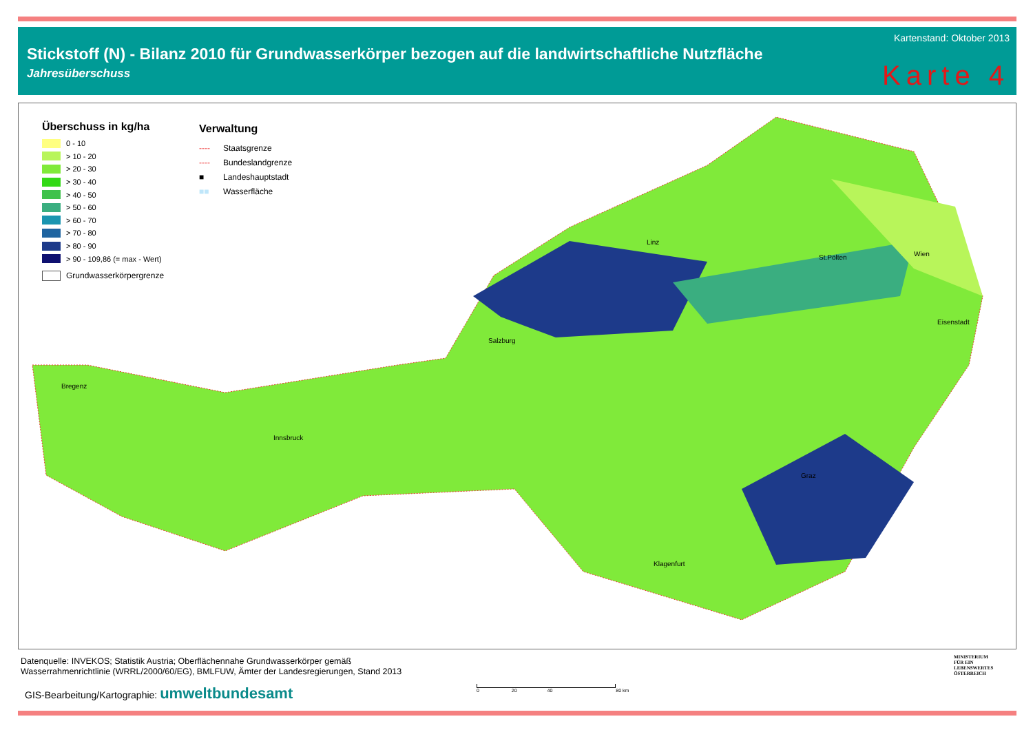Kartenstand: Oktober 2013
Stickstoff (N) - Bilanz 2010 für Grundwasserkörper bezogen auf die landwirtschaftliche Nutzfläche
Jahresüberschuss Karte 4
Überschuss in kg/ha
0 - 10
> 10 - 20
> 20 - 30
> 30 - 40
> 40 - 50
> 50 - 60
> 60 - 70
> 70 - 80
> 80 - 90
> 90 - 109,86 (= max - Wert)
Grundwasserkörpergrenze
Verwaltung
---- Staatsgrenze
---- Bundeslandgrenze
■ Landeshauptstadt
■■ Wasserfläche
Bregenz
Innsbruck
Salzburg
Linz
St.Pölten Wien
Eisenstadt
Graz
Klagenfurt
Datenquelle: INVEKOS; Statistik Austria; Oberflächennahe Grundwasserkörper gemäß
Wasserrahmenrichtlinie (WRRL/2000/60/EG), BMLFUW, Ämter der Landesregierungen, Stand 2013
GIS-Bearbeitung/Kartographie: umweltbundesamt
0 20 40 80 km
MINISTERIUM
FÜR EIN
LEBENSWERTES
ÖSTERREICH